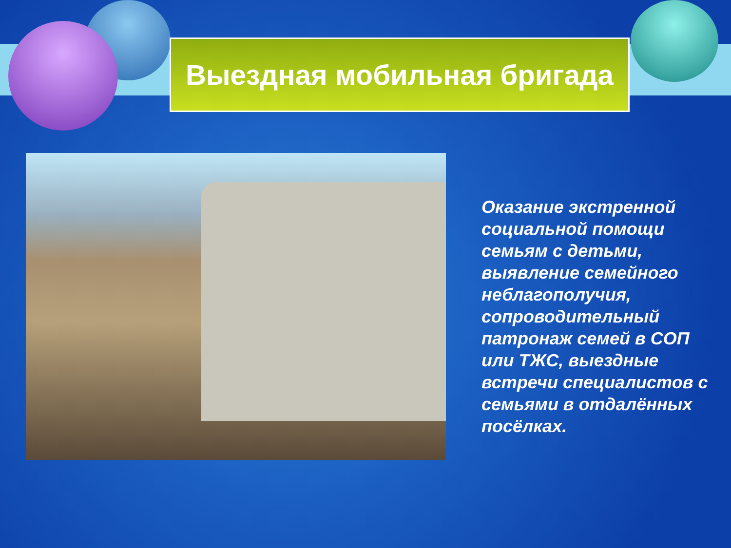Выездная мобильная бригада
Оказание экстренной социальной помощи семьям с детьми, выявление семейного неблагополучия, сопроводительный патронаж семей в СОП или ТЖС, выездные встречи специалистов с семьями в отдалённых посёлках.